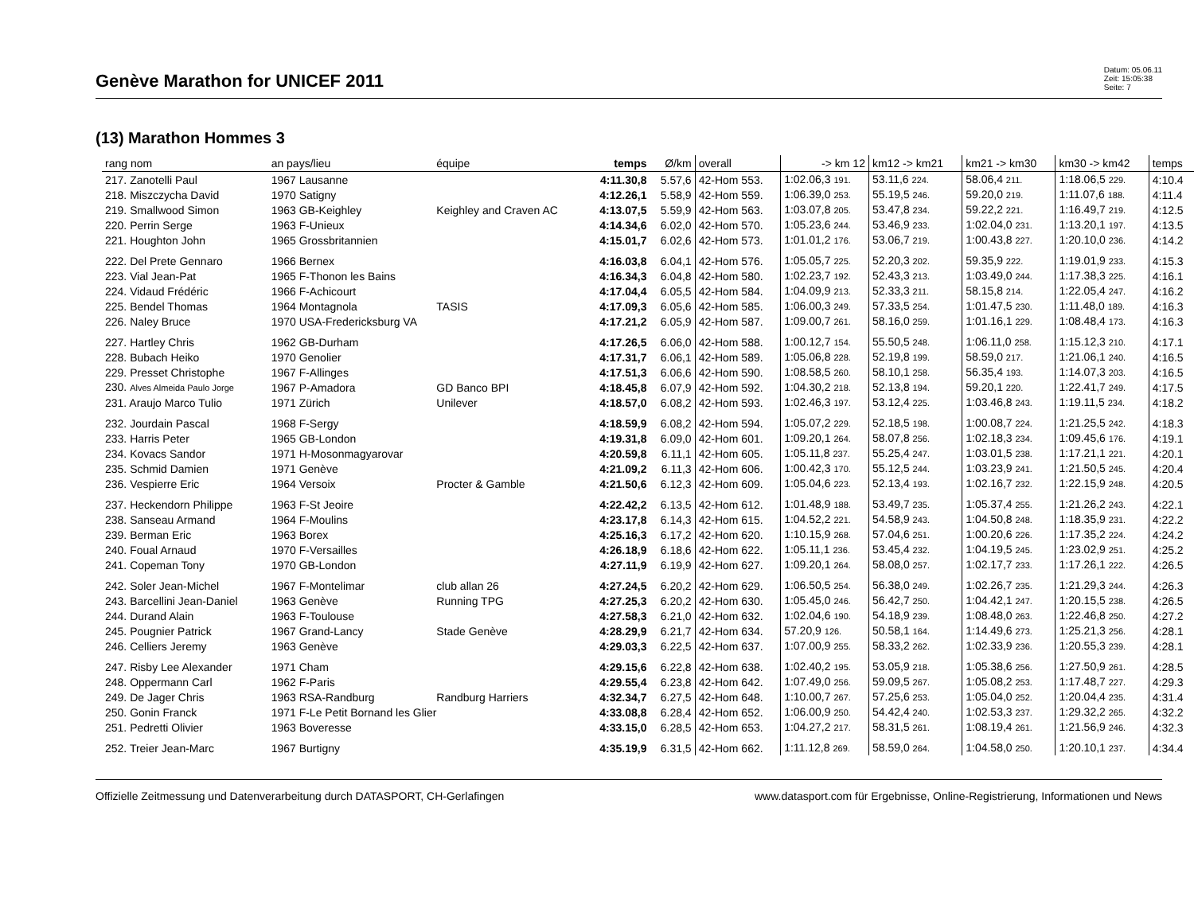Genève Marathon for UNICEF 2011
Datum: 05.06.11
Zeit: 15:05:38
Seite: 7
(13) Marathon Hommes 3
| rang nom | an pays/lieu | équipe | temps | Ø/km | overall | -> km 12 | km12 -> km21 | km21 -> km30 | km30 -> km42 | temps |
| --- | --- | --- | --- | --- | --- | --- | --- | --- | --- | --- |
| 217. Zanotelli Paul | 1967 Lausanne | | 4:11.30,8 | 5.57,6 | 42-Hom 553. | 1:02.06,3 191. | 53.11,6 224. | 58.06,4 211. | 1:18.06,5 229. | 4:10.4 |
| 218. Miszczycha David | 1970 Satigny | | 4:12.26,1 | 5.58,9 | 42-Hom 559. | 1:06.39,0 253. | 55.19,5 246. | 59.20,0 219. | 1:11.07,6 188. | 4:11.4 |
| 219. Smallwood Simon | 1963 GB-Keighley | Keighley and Craven AC | 4:13.07,5 | 5.59,9 | 42-Hom 563. | 1:03.07,8 205. | 53.47,8 234. | 59.22,2 221. | 1:16.49,7 219. | 4:12.5 |
| 220. Perrin Serge | 1963 F-Unieux | | 4:14.34,6 | 6.02,0 | 42-Hom 570. | 1:05.23,6 244. | 53.46,9 233. | 1:02.04,0 231. | 1:13.20,1 197. | 4:13.5 |
| 221. Houghton John | 1965 Grossbritannien | | 4:15.01,7 | 6.02,6 | 42-Hom 573. | 1:01.01,2 176. | 53.06,7 219. | 1:00.43,8 227. | 1:20.10,0 236. | 4:14.2 |
| 222. Del Prete Gennaro | 1966 Bernex | | 4:16.03,8 | 6.04,1 | 42-Hom 576. | 1:05.05,7 225. | 52.20,3 202. | 59.35,9 222. | 1:19.01,9 233. | 4:15.3 |
| 223. Vial Jean-Pat | 1965 F-Thonon les Bains | | 4:16.34,3 | 6.04,8 | 42-Hom 580. | 1:02.23,7 192. | 52.43,3 213. | 1:03.49,0 244. | 1:17.38,3 225. | 4:16.1 |
| 224. Vidaud Frédéric | 1966 F-Achicourt | | 4:17.04,4 | 6.05,5 | 42-Hom 584. | 1:04.09,9 213. | 52.33,3 211. | 58.15,8 214. | 1:22.05,4 247. | 4:16.2 |
| 225. Bendel Thomas | 1964 Montagnola | TASIS | 4:17.09,3 | 6.05,6 | 42-Hom 585. | 1:06.00,3 249. | 57.33,5 254. | 1:01.47,5 230. | 1:11.48,0 189. | 4:16.3 |
| 226. Naley Bruce | 1970 USA-Fredericksburg VA | | 4:17.21,2 | 6.05,9 | 42-Hom 587. | 1:09.00,7 261. | 58.16,0 259. | 1:01.16,1 229. | 1:08.48,4 173. | 4:16.3 |
| 227. Hartley Chris | 1962 GB-Durham | | 4:17.26,5 | 6.06,0 | 42-Hom 588. | 1:00.12,7 154. | 55.50,5 248. | 1:06.11,0 258. | 1:15.12,3 210. | 4:17.1 |
| 228. Bubach Heiko | 1970 Genolier | | 4:17.31,7 | 6.06,1 | 42-Hom 589. | 1:05.06,8 228. | 52.19,8 199. | 58.59,0 217. | 1:21.06,1 240. | 4:16.5 |
| 229. Presset Christophe | 1967 F-Allinges | | 4:17.51,3 | 6.06,6 | 42-Hom 590. | 1:08.58,5 260. | 58.10,1 258. | 56.35,4 193. | 1:14.07,3 203. | 4:16.5 |
| 230. Alves Almeida Paulo Jorge | 1967 P-Amadora | GD Banco BPI | 4:18.45,8 | 6.07,9 | 42-Hom 592. | 1:04.30,2 218. | 52.13,8 194. | 59.20,1 220. | 1:22.41,7 249. | 4:17.5 |
| 231. Araujo Marco Tulio | 1971 Zürich | Unilever | 4:18.57,0 | 6.08,2 | 42-Hom 593. | 1:02.46,3 197. | 53.12,4 225. | 1:03.46,8 243. | 1:19.11,5 234. | 4:18.2 |
| 232. Jourdain Pascal | 1968 F-Sergy | | 4:18.59,9 | 6.08,2 | 42-Hom 594. | 1:05.07,2 229. | 52.18,5 198. | 1:00.08,7 224. | 1:21.25,5 242. | 4:18.3 |
| 233. Harris Peter | 1965 GB-London | | 4:19.31,8 | 6.09,0 | 42-Hom 601. | 1:09.20,1 264. | 58.07,8 256. | 1:02.18,3 234. | 1:09.45,6 176. | 4:19.1 |
| 234. Kovacs Sandor | 1971 H-Mosonmagyarovar | | 4:20.59,8 | 6.11,1 | 42-Hom 605. | 1:05.11,8 237. | 55.25,4 247. | 1:03.01,5 238. | 1:17.21,1 221. | 4:20.1 |
| 235. Schmid Damien | 1971 Genève | | 4:21.09,2 | 6.11,3 | 42-Hom 606. | 1:00.42,3 170. | 55.12,5 244. | 1:03.23,9 241. | 1:21.50,5 245. | 4:20.4 |
| 236. Vespierre Eric | 1964 Versoix | Procter & Gamble | 4:21.50,6 | 6.12,3 | 42-Hom 609. | 1:05.04,6 223. | 52.13,4 193. | 1:02.16,7 232. | 1:22.15,9 248. | 4:20.5 |
| 237. Heckendorn Philippe | 1963 F-St Jeoire | | 4:22.42,2 | 6.13,5 | 42-Hom 612. | 1:01.48,9 188. | 53.49,7 235. | 1:05.37,4 255. | 1:21.26,2 243. | 4:22.1 |
| 238. Sanseau Armand | 1964 F-Moulins | | 4:23.17,8 | 6.14,3 | 42-Hom 615. | 1:04.52,2 221. | 54.58,9 243. | 1:04.50,8 248. | 1:18.35,9 231. | 4:22.2 |
| 239. Berman Eric | 1963 Borex | | 4:25.16,3 | 6.17,2 | 42-Hom 620. | 1:10.15,9 268. | 57.04,6 251. | 1:00.20,6 226. | 1:17.35,2 224. | 4:24.2 |
| 240. Foual Arnaud | 1970 F-Versailles | | 4:26.18,9 | 6.18,6 | 42-Hom 622. | 1:05.11,1 236. | 53.45,4 232. | 1:04.19,5 245. | 1:23.02,9 251. | 4:25.2 |
| 241. Copeman Tony | 1970 GB-London | | 4:27.11,9 | 6.19,9 | 42-Hom 627. | 1:09.20,1 264. | 58.08,0 257. | 1:02.17,7 233. | 1:17.26,1 222. | 4:26.5 |
| 242. Soler Jean-Michel | 1967 F-Montelimar | club allan 26 | 4:27.24,5 | 6.20,2 | 42-Hom 629. | 1:06.50,5 254. | 56.38,0 249. | 1:02.26,7 235. | 1:21.29,3 244. | 4:26.3 |
| 243. Barcellini Jean-Daniel | 1963 Genève | Running TPG | 4:27.25,3 | 6.20,2 | 42-Hom 630. | 1:05.45,0 246. | 56.42,7 250. | 1:04.42,1 247. | 1:20.15,5 238. | 4:26.5 |
| 244. Durand Alain | 1963 F-Toulouse | | 4:27.58,3 | 6.21,0 | 42-Hom 632. | 1:02.04,6 190. | 54.18,9 239. | 1:08.48,0 263. | 1:22.46,8 250. | 4:27.2 |
| 245. Pougnier Patrick | 1967 Grand-Lancy | Stade Genève | 4:28.29,9 | 6.21,7 | 42-Hom 634. | 57.20,9 126. | 50.58,1 164. | 1:14.49,6 273. | 1:25.21,3 256. | 4:28.1 |
| 246. Celliers Jeremy | 1963 Genève | | 4:29.03,3 | 6.22,5 | 42-Hom 637. | 1:07.00,9 255. | 58.33,2 262. | 1:02.33,9 236. | 1:20.55,3 239. | 4:28.1 |
| 247. Risby Lee Alexander | 1971 Cham | | 4:29.15,6 | 6.22,8 | 42-Hom 638. | 1:02.40,2 195. | 53.05,9 218. | 1:05.38,6 256. | 1:27.50,9 261. | 4:28.5 |
| 248. Oppermann Carl | 1962 F-Paris | | 4:29.55,4 | 6.23,8 | 42-Hom 642. | 1:07.49,0 256. | 59.09,5 267. | 1:05.08,2 253. | 1:17.48,7 227. | 4:29.3 |
| 249. De Jager Chris | 1963 RSA-Randburg | Randburg Harriers | 4:32.34,7 | 6.27,5 | 42-Hom 648. | 1:10.00,7 267. | 57.25,6 253. | 1:05.04,0 252. | 1:20.04,4 235. | 4:31.4 |
| 250. Gonin Franck | 1971 F-Le Petit Bornand les Glier | | 4:33.08,8 | 6.28,4 | 42-Hom 652. | 1:06.00,9 250. | 54.42,4 240. | 1:02.53,3 237. | 1:29.32,2 265. | 4:32.2 |
| 251. Pedretti Olivier | 1963 Boveresse | | 4:33.15,0 | 6.28,5 | 42-Hom 653. | 1:04.27,2 217. | 58.31,5 261. | 1:08.19,4 261. | 1:21.56,9 246. | 4:32.3 |
| 252. Treier Jean-Marc | 1967 Burtigny | | 4:35.19,9 | 6.31,5 | 42-Hom 662. | 1:11.12,8 269. | 58.59,0 264. | 1:04.58,0 250. | 1:20.10,1 237. | 4:34.4 |
Offizielle Zeitmessung und Datenverarbeitung durch DATASPORT, CH-Gerlafingen www.datasport.com für Ergebnisse, Online-Registrierung, Informationen und News